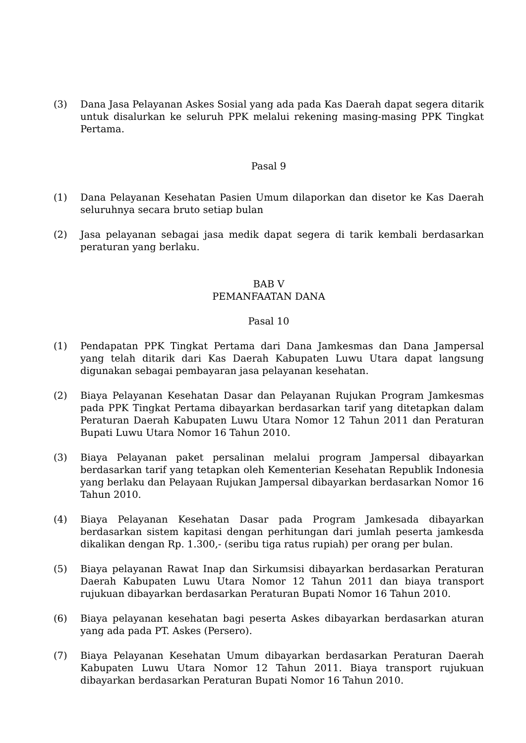(3) Dana Jasa Pelayanan Askes Sosial yang ada pada Kas Daerah dapat segera ditarik untuk disalurkan ke seluruh PPK melalui rekening masing-masing PPK Tingkat Pertama.
Pasal 9
(1) Dana Pelayanan Kesehatan Pasien Umum dilaporkan dan disetor ke Kas Daerah seluruhnya secara bruto setiap bulan
(2) Jasa pelayanan sebagai jasa medik dapat segera di tarik kembali berdasarkan peraturan yang berlaku.
BAB V
PEMANFAATAN DANA
Pasal 10
(1) Pendapatan PPK Tingkat Pertama dari Dana Jamkesmas dan Dana Jampersal yang telah ditarik dari Kas Daerah Kabupaten Luwu Utara dapat langsung digunakan sebagai pembayaran jasa pelayanan kesehatan.
(2) Biaya Pelayanan Kesehatan Dasar dan Pelayanan Rujukan Program Jamkesmas pada PPK Tingkat Pertama dibayarkan berdasarkan tarif yang ditetapkan dalam Peraturan Daerah Kabupaten Luwu Utara Nomor 12 Tahun 2011 dan Peraturan Bupati Luwu Utara Nomor 16 Tahun 2010.
(3) Biaya Pelayanan paket persalinan melalui program Jampersal dibayarkan berdasarkan tarif yang tetapkan oleh Kementerian Kesehatan Republik Indonesia yang berlaku dan Pelayaan Rujukan Jampersal dibayarkan berdasarkan Nomor 16 Tahun 2010.
(4) Biaya Pelayanan Kesehatan Dasar pada Program Jamkesada dibayarkan berdasarkan sistem kapitasi dengan perhitungan dari jumlah peserta jamkesda dikalikan dengan Rp. 1.300,- (seribu tiga ratus rupiah) per orang per bulan.
(5) Biaya pelayanan Rawat Inap dan Sirkumsisi dibayarkan berdasarkan Peraturan Daerah Kabupaten Luwu Utara Nomor 12 Tahun 2011 dan biaya transport rujukuan dibayarkan berdasarkan Peraturan Bupati Nomor 16 Tahun 2010.
(6) Biaya pelayanan kesehatan bagi peserta Askes dibayarkan berdasarkan aturan yang ada pada PT. Askes (Persero).
(7) Biaya Pelayanan Kesehatan Umum dibayarkan berdasarkan Peraturan Daerah Kabupaten Luwu Utara Nomor 12 Tahun 2011. Biaya transport rujukuan dibayarkan berdasarkan Peraturan Bupati Nomor 16 Tahun 2010.